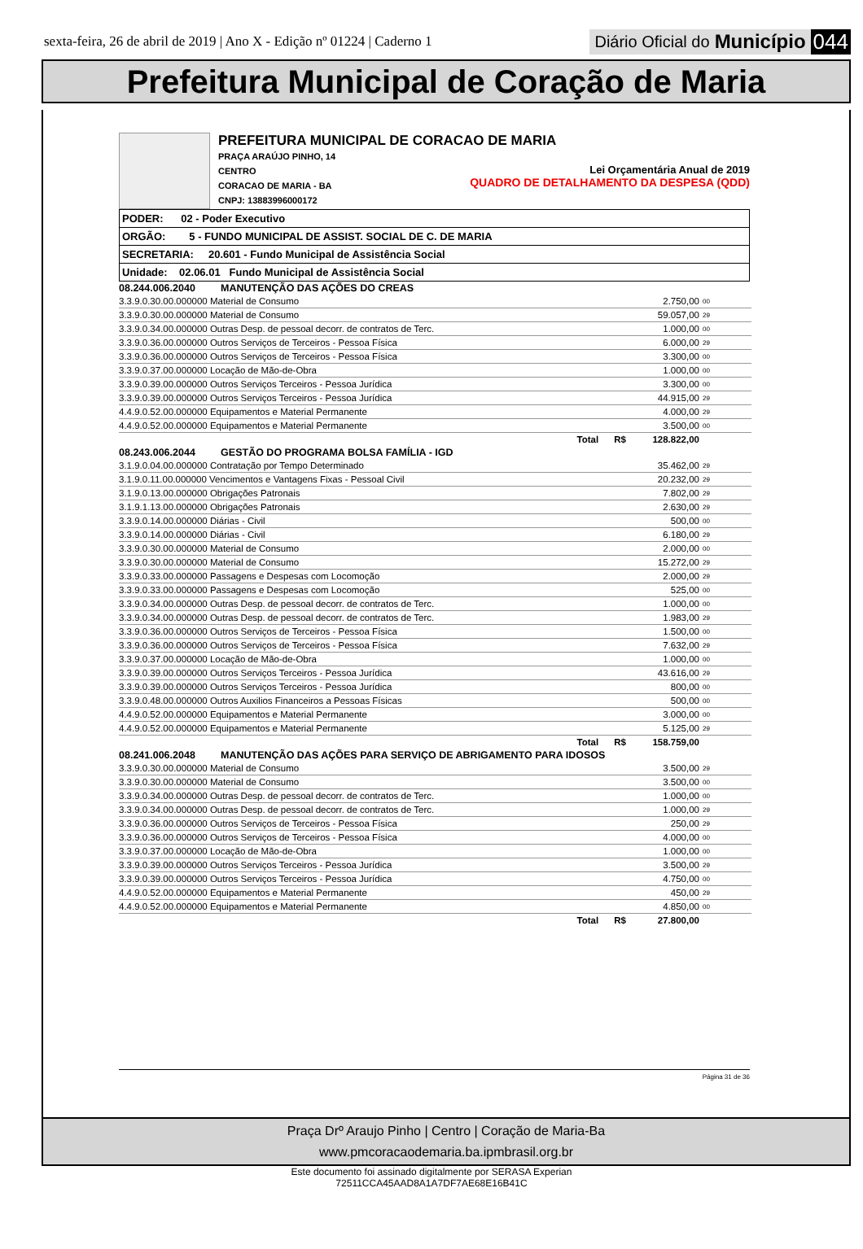sexta-feira, 26 de abril de 2019 | Ano X - Edição nº 01224 | Caderno 1
Diário Oficial do Município 044
Prefeitura Municipal de Coração de Maria
PREFEITURA MUNICIPAL DE CORACAO DE MARIA
PRAÇA ARAÚJO PINHO, 14
CENTRO
CORACAO DE MARIA - BA
CNPJ: 13883996000172
Lei Orçamentária Anual de 2019
QUADRO DE DETALHAMENTO DA DESPESA (QDD)
PODER: 02 - Poder Executivo
ORGÃO: 5 - FUNDO MUNICIPAL DE ASSIST. SOCIAL DE C. DE MARIA
SECRETARIA: 20.601 - Fundo Municipal de Assistência Social
Unidade: 02.06.01 Fundo Municipal de Assistência Social
| 08.244.006.2040 MANUTENÇÃO DAS AÇÕES DO CREAS | | |
| 3.3.9.0.30.00.000000 Material de Consumo | 2.750,00 | 00 |
| 3.3.9.0.30.00.000000 Material de Consumo | 59.057,00 | 29 |
| 3.3.9.0.34.00.000000 Outras Desp. de pessoal decorr. de contratos de Terc. | 1.000,00 | 00 |
| 3.3.9.0.36.00.000000 Outros Serviços de Terceiros - Pessoa Física | 6.000,00 | 29 |
| 3.3.9.0.36.00.000000 Outros Serviços de Terceiros - Pessoa Física | 3.300,00 | 00 |
| 3.3.9.0.37.00.000000 Locação de Mão-de-Obra | 1.000,00 | 00 |
| 3.3.9.0.39.00.000000 Outros Serviços Terceiros - Pessoa Jurídica | 3.300,00 | 00 |
| 3.3.9.0.39.00.000000 Outros Serviços Terceiros - Pessoa Jurídica | 44.915,00 | 29 |
| 4.4.9.0.52.00.000000 Equipamentos e Material Permanente | 4.000,00 | 29 |
| 4.4.9.0.52.00.000000 Equipamentos e Material Permanente | 3.500,00 | 00 |
| Total R$ | 128.822,00 | |
| 08.243.006.2044 GESTÃO DO PROGRAMA BOLSA FAMÍLIA - IGD | | |
| 3.1.9.0.04.00.000000 Contratação por Tempo Determinado | 35.462,00 | 29 |
| 3.1.9.0.11.00.000000 Vencimentos e Vantagens Fixas - Pessoal Civil | 20.232,00 | 29 |
| 3.1.9.0.13.00.000000 Obrigações Patronais | 7.802,00 | 29 |
| 3.1.9.1.13.00.000000 Obrigações Patronais | 2.630,00 | 29 |
| 3.3.9.0.14.00.000000 Diárias - Civil | 500,00 | 00 |
| 3.3.9.0.14.00.000000 Diárias - Civil | 6.180,00 | 29 |
| 3.3.9.0.30.00.000000 Material de Consumo | 2.000,00 | 00 |
| 3.3.9.0.30.00.000000 Material de Consumo | 15.272,00 | 29 |
| 3.3.9.0.33.00.000000 Passagens e Despesas com Locomoção | 2.000,00 | 29 |
| 3.3.9.0.33.00.000000 Passagens e Despesas com Locomoção | 525,00 | 00 |
| 3.3.9.0.34.00.000000 Outras Desp. de pessoal decorr. de contratos de Terc. | 1.000,00 | 00 |
| 3.3.9.0.34.00.000000 Outras Desp. de pessoal decorr. de contratos de Terc. | 1.983,00 | 29 |
| 3.3.9.0.36.00.000000 Outros Serviços de Terceiros - Pessoa Física | 1.500,00 | 00 |
| 3.3.9.0.36.00.000000 Outros Serviços de Terceiros - Pessoa Física | 7.632,00 | 29 |
| 3.3.9.0.37.00.000000 Locação de Mão-de-Obra | 1.000,00 | 00 |
| 3.3.9.0.39.00.000000 Outros Serviços Terceiros - Pessoa Jurídica | 43.616,00 | 29 |
| 3.3.9.0.39.00.000000 Outros Serviços Terceiros - Pessoa Jurídica | 800,00 | 00 |
| 3.3.9.0.48.00.000000 Outros Auxilios Financeiros a Pessoas Físicas | 500,00 | 00 |
| 4.4.9.0.52.00.000000 Equipamentos e Material Permanente | 3.000,00 | 00 |
| 4.4.9.0.52.00.000000 Equipamentos e Material Permanente | 5.125,00 | 29 |
| Total R$ | 158.759,00 | |
| 08.241.006.2048 MANUTENÇÃO DAS AÇÕES PARA SERVIÇO DE ABRIGAMENTO PARA IDOSOS | | |
| 3.3.9.0.30.00.000000 Material de Consumo | 3.500,00 | 29 |
| 3.3.9.0.30.00.000000 Material de Consumo | 3.500,00 | 00 |
| 3.3.9.0.34.00.000000 Outras Desp. de pessoal decorr. de contratos de Terc. | 1.000,00 | 00 |
| 3.3.9.0.34.00.000000 Outras Desp. de pessoal decorr. de contratos de Terc. | 1.000,00 | 29 |
| 3.3.9.0.36.00.000000 Outros Serviços de Terceiros - Pessoa Física | 250,00 | 29 |
| 3.3.9.0.36.00.000000 Outros Serviços de Terceiros - Pessoa Física | 4.000,00 | 00 |
| 3.3.9.0.37.00.000000 Locação de Mão-de-Obra | 1.000,00 | 00 |
| 3.3.9.0.39.00.000000 Outros Serviços Terceiros - Pessoa Jurídica | 3.500,00 | 29 |
| 3.3.9.0.39.00.000000 Outros Serviços Terceiros - Pessoa Jurídica | 4.750,00 | 00 |
| 4.4.9.0.52.00.000000 Equipamentos e Material Permanente | 450,00 | 29 |
| 4.4.9.0.52.00.000000 Equipamentos e Material Permanente | 4.850,00 | 00 |
| Total R$ | 27.800,00 | |
Página 31 de 36
Praça Drº Araujo Pinho | Centro | Coração de Maria-Ba
www.pmcoracaodemaria.ba.ipmbrasil.org.br
Este documento foi assinado digitalmente por SERASA Experian
72511CCA45AAD8A1A7DF7AE68E16B41C